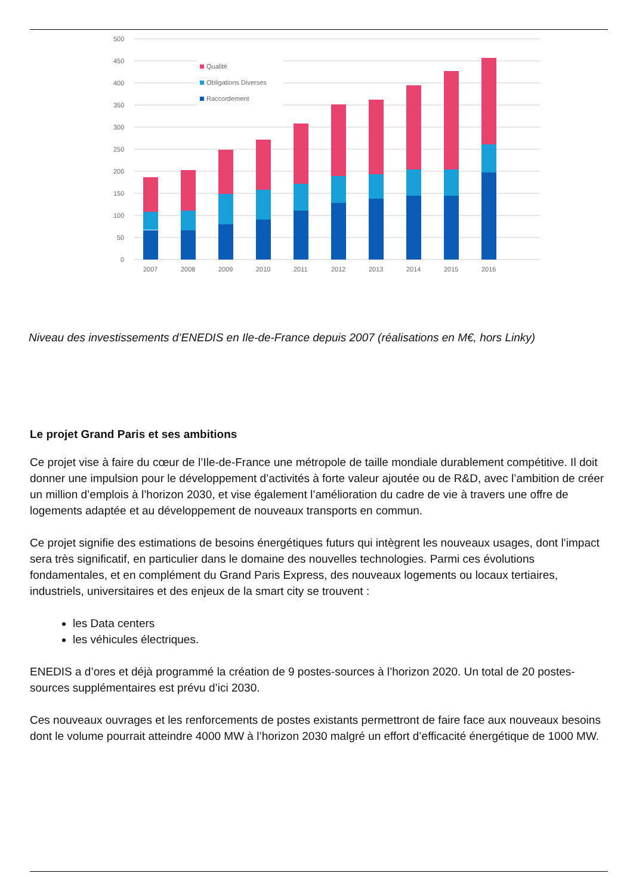500
450
400
350
300
250
200
150
100
50
0
Qualité
Obligations Diverses
Raccordement
2007
2008
2009
2010
2011
2012
2013
2014
2015
2016
Niveau des investissements d’ENEDIS en Ile-de-France depuis 2007 (réalisations en M€, hors Linky)
Le projet Grand Paris et ses ambitions
Ce projet vise à faire du cœur de l’Ile-de-France une métropole de taille mondiale durablement compétitive. Il doit donner une impulsion pour le développement d’activités à forte valeur ajoutée ou de R&D, avec l’ambition de créer un million d’emplois à l’horizon 2030, et vise également l’amélioration du cadre de vie à travers une offre de logements adaptée et au développement de nouveaux transports en commun.
Ce projet signifie des estimations de besoins énergétiques futurs qui intègrent les nouveaux usages, dont l’impact sera très significatif, en particulier dans le domaine des nouvelles technologies. Parmi ces évolutions fondamentales, et en complément du Grand Paris Express, des nouveaux logements ou locaux tertiaires, industriels, universitaires et des enjeux de la smart city se trouvent :
les Data centers
les véhicules électriques.
ENEDIS a d’ores et déjà programmé la création de 9 postes-sources à l’horizon 2020. Un total de 20 postes-sources supplémentaires est prévu d’ici 2030.
Ces nouveaux ouvrages et les renforcements de postes existants permettront de faire face aux nouveaux besoins dont le volume pourrait atteindre 4000 MW à l’horizon 2030 malgré un effort d’efficacité énergétique de 1000 MW.